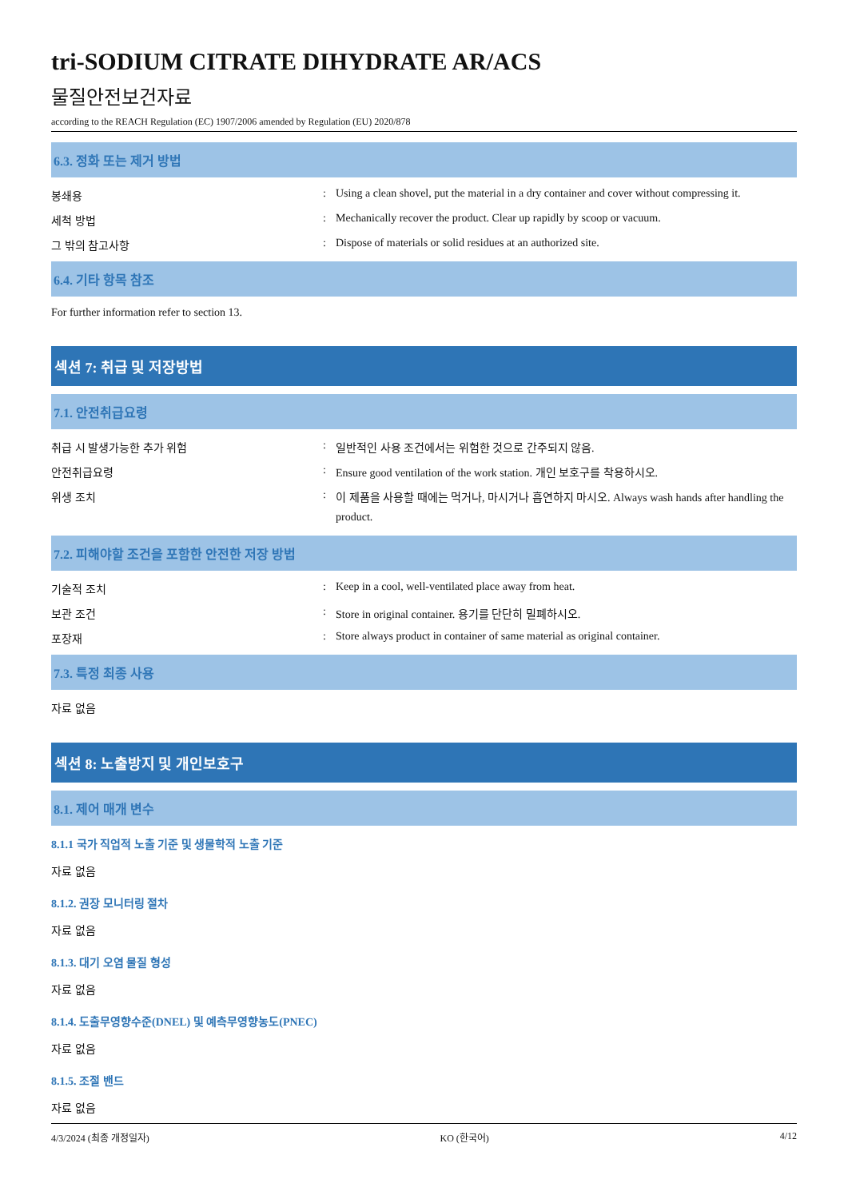tri-SODIUM CITRATE DIHYDRATE AR/ACS
물질안전보건자료
according to the REACH Regulation (EC) 1907/2006 amended by Regulation (EU) 2020/878
6.3. 정화 또는 제거 방법
봉쇄용 : Using a clean shovel, put the material in a dry container and cover without compressing it.
세척 방법 : Mechanically recover the product. Clear up rapidly by scoop or vacuum.
그 밖의 참고사항 : Dispose of materials or solid residues at an authorized site.
6.4. 기타 항목 참조
For further information refer to section 13.
섹션 7: 취급 및 저장방법
7.1. 안전취급요령
취급 시 발생가능한 추가 위험 : 일반적인 사용 조건에서는 위험한 것으로 간주되지 않음.
안전취급요령 : Ensure good ventilation of the work station. 개인 보호구를 착용하시오.
위생 조치 :
이 제품을 사용할 때에는 먹거나, 마시거나 흡연하지 마시오. Always wash hands after handling the product.
7.2. 피해야할 조건을 포함한 안전한 저장 방법
기술적 조치 : Keep in a cool, well-ventilated place away from heat.
보관 조건 : Store in original container. 용기를 단단히 밀폐하시오.
포장재 : Store always product in container of same material as original container.
7.3. 특정 최종 사용
자료 없음
섹션 8: 노출방지 및 개인보호구
8.1. 제어 매개 변수
8.1.1 국가 직업적 노출 기준 및 생물학적 노출 기준
자료 없음
8.1.2. 권장 모니터링 절차
자료 없음
8.1.3. 대기 오염 물질 형성
자료 없음
8.1.4. 도출무영향수준(DNEL) 및 예측무영향농도(PNEC)
자료 없음
8.1.5. 조절 밴드
자료 없음
4/3/2024 (최종 개정일자) KO (한국어) 4/12